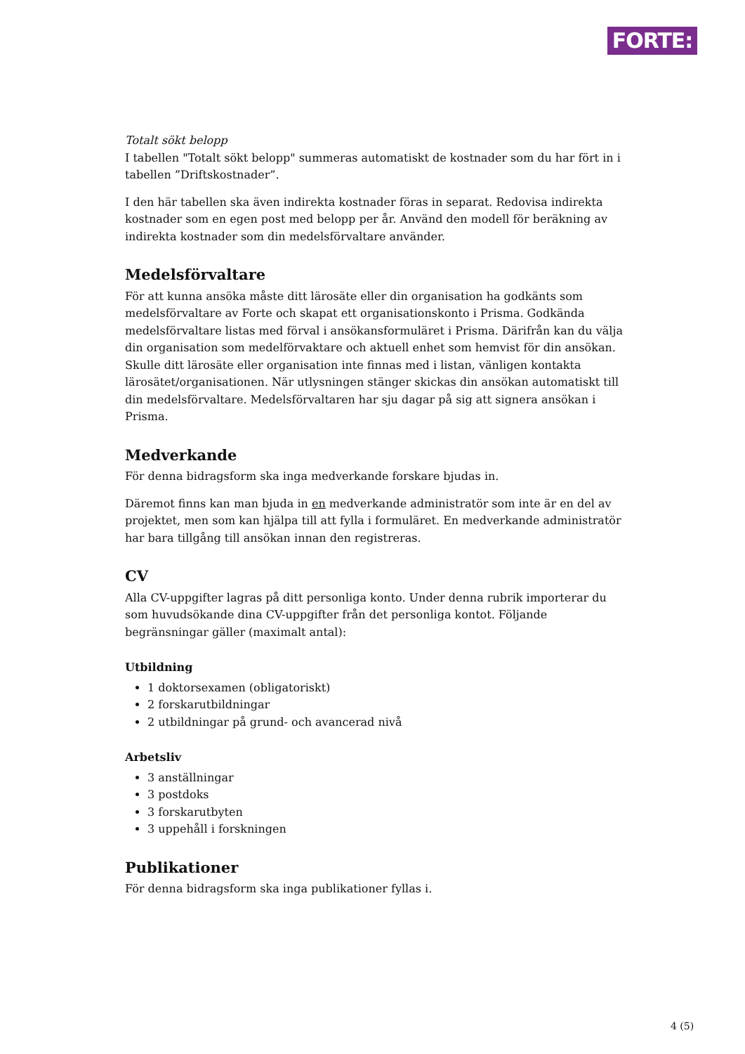FORTE:
Totalt sökt belopp
I tabellen "Totalt sökt belopp" summeras automatiskt de kostnader som du har fört in i tabellen ”Driftskostnader”.
I den här tabellen ska även indirekta kostnader föras in separat. Redovisa indirekta kostnader som en egen post med belopp per år. Använd den modell för beräkning av indirekta kostnader som din medelsförvaltare använder.
Medelsförvaltare
För att kunna ansöka måste ditt lärosäte eller din organisation ha godkänts som medelsförvaltare av Forte och skapat ett organisationskonto i Prisma. Godkända medelsförvaltare listas med förval i ansökansformuläret i Prisma. Därifrån kan du välja din organisation som medelförvaktare och aktuell enhet som hemvist för din ansökan. Skulle ditt lärosäte eller organisation inte finnas med i listan, vänligen kontakta lärosätet/organisationen. När utlysningen stänger skickas din ansökan automatiskt till din medelsförvaltare. Medelsförvaltaren har sju dagar på sig att signera ansökan i Prisma.
Medverkande
För denna bidragsform ska inga medverkande forskare bjudas in.
Däremot finns kan man bjuda in en medverkande administratör som inte är en del av projektet, men som kan hjälpa till att fylla i formuläret. En medverkande administratör har bara tillgång till ansökan innan den registreras.
CV
Alla CV-uppgifter lagras på ditt personliga konto. Under denna rubrik importerar du som huvudsökande dina CV-uppgifter från det personliga kontot. Följande begränsningar gäller (maximalt antal):
Utbildning
1 doktorsexamen (obligatoriskt)
2 forskarutbildningar
2 utbildningar på grund- och avancerad nivå
Arbetsliv
3 anställningar
3 postdoks
3 forskarutbyten
3 uppehåll i forskningen
Publikationer
För denna bidragsform ska inga publikationer fyllas i.
4 (5)